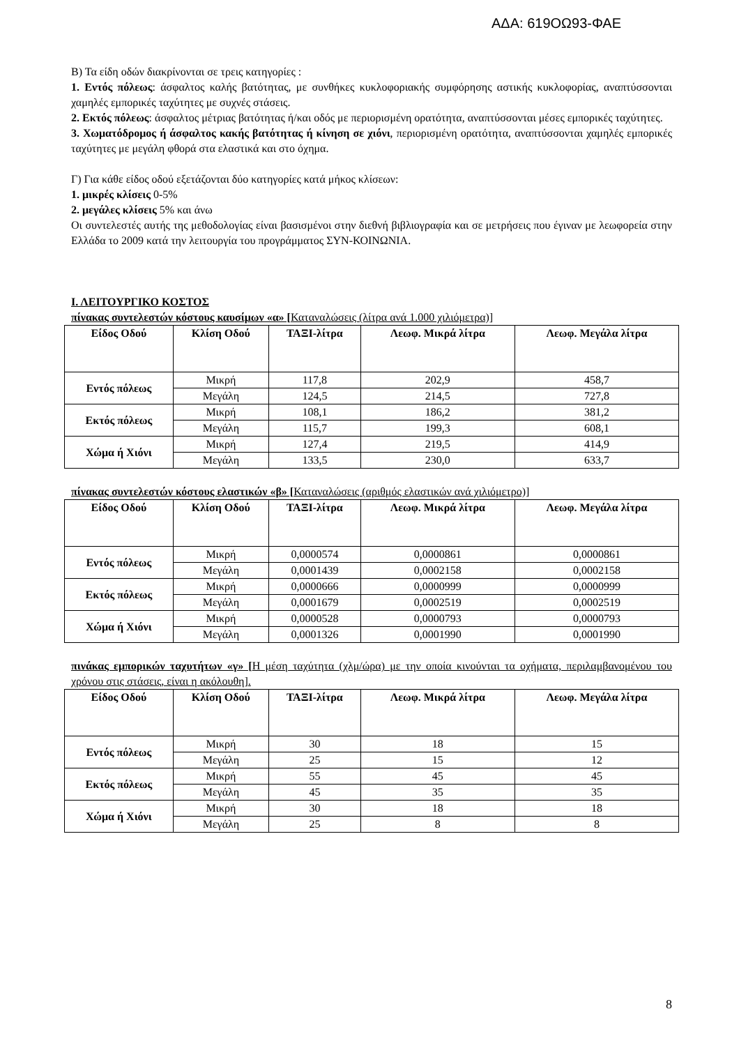ΑΔΑ: 619ΟΩ93-ΦΑΕ
Β) Τα είδη οδών διακρίνονται σε τρεις κατηγορίες :
1. Εντός πόλεως: άσφαλτος καλής βατότητας, με συνθήκες κυκλοφοριακής συμφόρησης αστικής κυκλοφορίας, αναπτύσσονται χαμηλές εμπορικές ταχύτητες με συχνές στάσεις.
2. Εκτός πόλεως: άσφαλτος μέτριας βατότητας ή/και οδός με περιορισμένη ορατότητα, αναπτύσσονται μέσες εμπορικές ταχύτητες.
3. Χωματόδρομος ή άσφαλτος κακής βατότητας ή κίνηση σε χιόνι, περιορισμένη ορατότητα, αναπτύσσονται χαμηλές εμπορικές ταχύτητες με μεγάλη φθορά στα ελαστικά και στο όχημα.
Γ) Για κάθε είδος οδού εξετάζονται δύο κατηγορίες κατά μήκος κλίσεων:
1. μικρές κλίσεις 0-5%
2. μεγάλες κλίσεις 5% και άνω
Οι συντελεστές αυτής της μεθοδολογίας είναι βασισμένοι στην διεθνή βιβλιογραφία και σε μετρήσεις που έγιναν με λεωφορεία στην Ελλάδα το 2009 κατά την λειτουργία του προγράμματος ΣΥΝ-ΚΟΙΝΩΝΙΑ.
Ι. ΛΕΙΤΟΥΡΓΙΚΟ ΚΟΣΤΟΣ
πίνακας συντελεστών κόστους καυσίμων «α» [Καταναλώσεις (λίτρα ανά 1.000 χιλιόμετρα)]
| Είδος Οδού | Κλίση Οδού | ΤΑΞΙ-λίτρα | Λεωφ. Μικρά λίτρα | Λεωφ. Μεγάλα λίτρα |
| --- | --- | --- | --- | --- |
| Εντός πόλεως | Μικρή | 117,8 | 202,9 | 458,7 |
| | Μεγάλη | 124,5 | 214,5 | 727,8 |
| Εκτός πόλεως | Μικρή | 108,1 | 186,2 | 381,2 |
| | Μεγάλη | 115,7 | 199,3 | 608,1 |
| Χώμα ή Χιόνι | Μικρή | 127,4 | 219,5 | 414,9 |
| | Μεγάλη | 133,5 | 230,0 | 633,7 |
πίνακας συντελεστών κόστους ελαστικών «β» [Καταναλώσεις (αριθμός ελαστικών ανά χιλιόμετρο)]
| Είδος Οδού | Κλίση Οδού | ΤΑΞΙ-λίτρα | Λεωφ. Μικρά λίτρα | Λεωφ. Μεγάλα λίτρα |
| --- | --- | --- | --- | --- |
| Εντός πόλεως | Μικρή | 0,0000574 | 0,0000861 | 0,0000861 |
| | Μεγάλη | 0,0001439 | 0,0002158 | 0,0002158 |
| Εκτός πόλεως | Μικρή | 0,0000666 | 0,0000999 | 0,0000999 |
| | Μεγάλη | 0,0001679 | 0,0002519 | 0,0002519 |
| Χώμα ή Χιόνι | Μικρή | 0,0000528 | 0,0000793 | 0,0000793 |
| | Μεγάλη | 0,0001326 | 0,0001990 | 0,0001990 |
πινάκας εμπορικών ταχυτήτων «γ» [Η μέση ταχύτητα (χλμ/ώρα) με την οποία κινούνται τα οχήματα, περιλαμβανομένου του χρόνου στις στάσεις, είναι η ακόλουθη].
| Είδος Οδού | Κλίση Οδού | ΤΑΞΙ-λίτρα | Λεωφ. Μικρά λίτρα | Λεωφ. Μεγάλα λίτρα |
| --- | --- | --- | --- | --- |
| Εντός πόλεως | Μικρή | 30 | 18 | 15 |
| | Μεγάλη | 25 | 15 | 12 |
| Εκτός πόλεως | Μικρή | 55 | 45 | 45 |
| | Μεγάλη | 45 | 35 | 35 |
| Χώμα ή Χιόνι | Μικρή | 30 | 18 | 18 |
| | Μεγάλη | 25 | 8 | 8 |
8